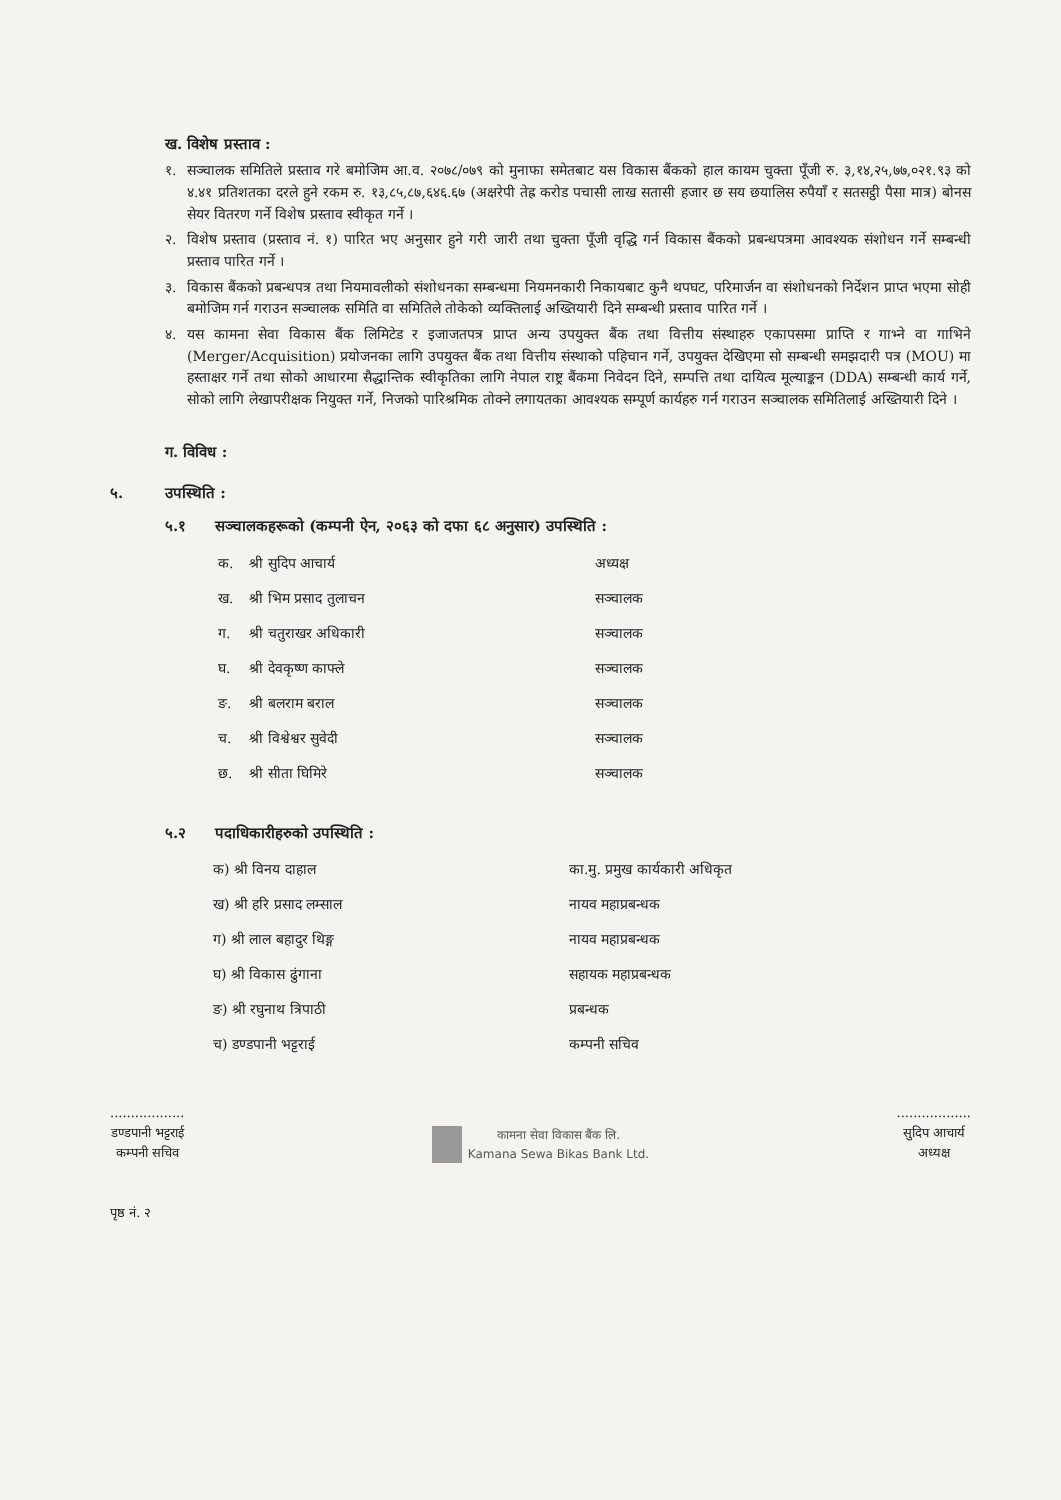ख. विशेष प्रस्ताव :
१. सञ्चालक समितिले प्रस्ताव गरे बमोजिम आ.व. २०७८/०७९ को मुनाफा समेतबाट यस विकास बैंकको हाल कायम चुक्ता पूँजी रु. ३,१४,२५,७७,०२१.९३ को ४.४१ प्रतिशतका दरले हुने रकम रु. १३,८५,८७,६४६.६७ (अक्षरेपी तेह्र करोड पचासी लाख सतासी हजार छ सय छयालिस रुपैयाँ र सतसट्ठी पैसा मात्र) बोनस सेयर वितरण गर्ने विशेष प्रस्ताव स्वीकृत गर्ने ।
२. विशेष प्रस्ताव (प्रस्ताव नं. १) पारित भए अनुसार हुने गरी जारी तथा चुक्ता पूँजी वृद्धि गर्न विकास बैंकको प्रबन्धपत्रमा आवश्यक संशोधन गर्ने सम्बन्धी प्रस्ताव पारित गर्ने ।
३. विकास बैंकको प्रबन्धपत्र तथा नियमावलीको संशोधनका सम्बन्धमा नियमनकारी निकायबाट कुनै थपघट, परिमार्जन वा संशोधनको निर्देशन प्राप्त भएमा सोही बमोजिम गर्न गराउन सञ्चालक समिति वा समितिले तोकेको व्यक्तिलाई अख्तियारी दिने सम्बन्धी प्रस्ताव पारित गर्ने ।
४. यस कामना सेवा विकास बैंक लिमिटेड र इजाजतपत्र प्राप्त अन्य उपयुक्त बैंक तथा वित्तीय संस्थाहरु एकापसमा प्राप्ति र गाभ्ने वा गाभिने (Merger/Acquisition) प्रयोजनका लागि उपयुक्त बैंक तथा वित्तीय संस्थाको पहिचान गर्ने, उपयुक्त देखिएमा सो सम्बन्धी समझदारी पत्र (MOU) मा हस्ताक्षर गर्ने तथा सोको आधारमा सैद्धान्तिक स्वीकृतिका लागि नेपाल राष्ट्र बैंकमा निवेदन दिने, सम्पत्ति तथा दायित्व मूल्याङ्कन (DDA) सम्बन्धी कार्य गर्ने, सोको लागि लेखापरीक्षक नियुक्त गर्ने, निजको पारिश्रमिक तोक्ने लगायतका आवश्यक सम्पूर्ण कार्यहरु गर्न गराउन सञ्चालक समितिलाई अख्तियारी दिने ।
ग. विविध :
५. उपस्थिति :
५.१ सञ्चालकहरूको (कम्पनी ऐन, २०६३ को दफा ६८ अनुसार) उपस्थिति :
| क. | श्री सुदिप आचार्य | अध्यक्ष |
| ख. | श्री भिम प्रसाद तुलाचन | सञ्चालक |
| ग. | श्री चतुराखर अधिकारी | सञ्चालक |
| घ. | श्री देवकृष्ण काफ्ले | सञ्चालक |
| ङ. | श्री बलराम बराल | सञ्चालक |
| च. | श्री विश्वेश्वर सुवेदी | सञ्चालक |
| छ. | श्री सीता घिमिरे | सञ्चालक |
५.२ पदाधिकारीहरुको उपस्थिति :
| क) श्री विनय दाहाल | का.मु. प्रमुख कार्यकारी अधिकृत |
| ख) श्री हरि प्रसाद लम्साल | नायव महाप्रबन्धक |
| ग) श्री लाल बहादुर थिङ्ग | नायव महाप्रबन्धक |
| घ) श्री विकास ढुंगाना | सहायक महाप्रबन्धक |
| ङ) श्री रघुनाथ त्रिपाठी | प्रबन्धक |
| च) डण्डपानी भट्टराई | कम्पनी सचिव |
..................
डण्डपानी भट्टराई
कम्पनी सचिव
कामना सेवा विकास बैंक लि.
Kamana Sewa Bikas Bank Ltd.
..................
सुदिप आचार्य
अध्यक्ष
पृष्ठ नं. २